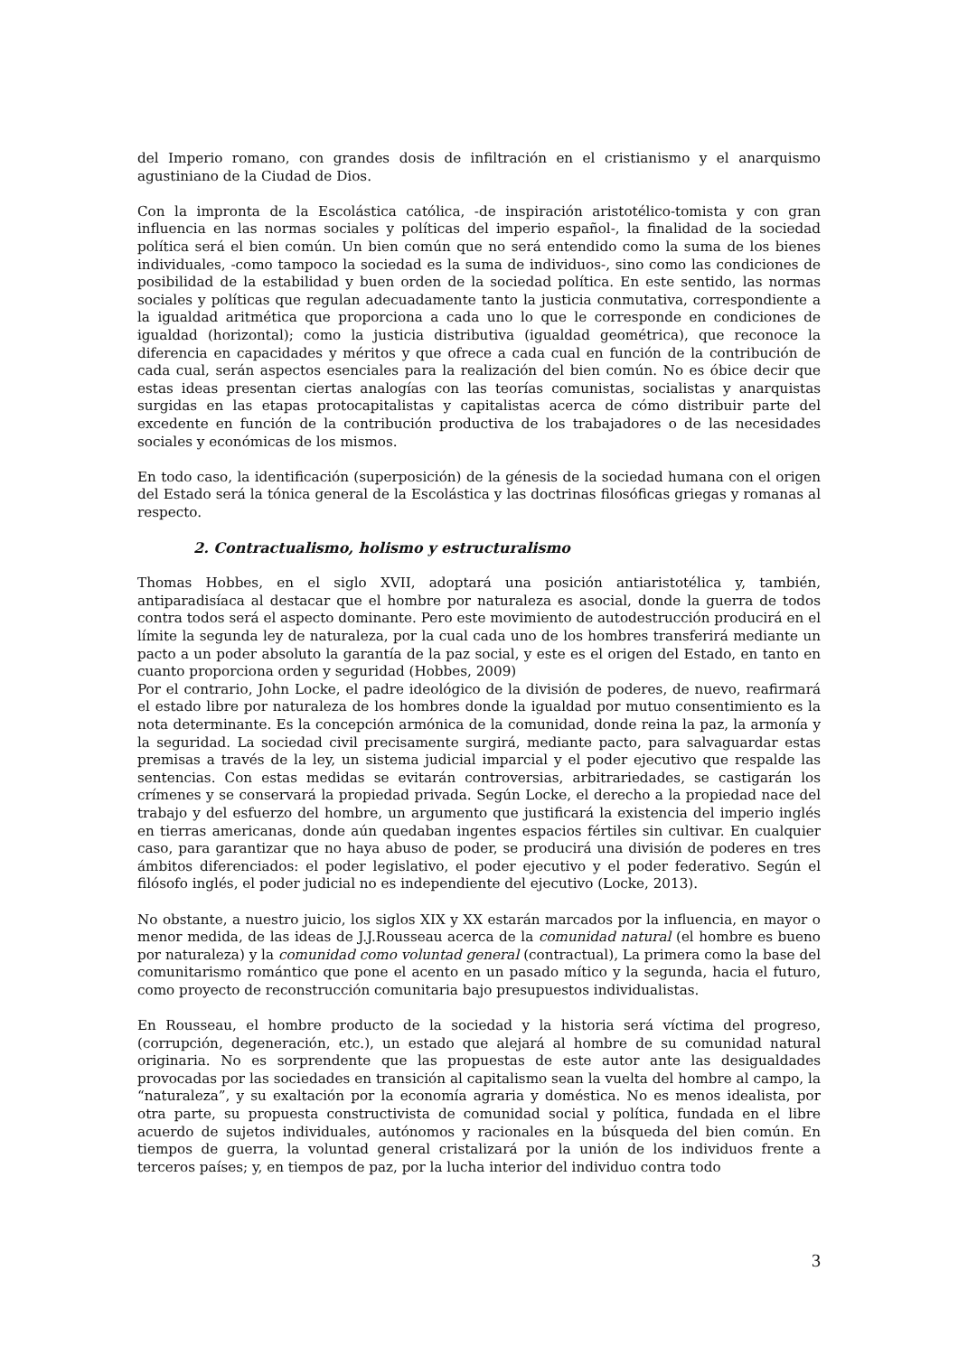del Imperio romano, con grandes dosis de infiltración en el cristianismo y el anarquismo agustiniano de la Ciudad de Dios.
Con la impronta de la Escolástica católica, -de inspiración aristotélico-tomista y con gran influencia en las normas sociales y políticas del imperio español-, la finalidad de la sociedad política será el bien común. Un bien común que no será entendido como la suma de los bienes individuales, -como tampoco la sociedad es la suma de individuos-, sino como las condiciones de posibilidad de la estabilidad y buen orden de la sociedad política. En este sentido, las normas sociales y políticas que regulan adecuadamente tanto la justicia conmutativa, correspondiente a la igualdad aritmética que proporciona a cada uno lo que le corresponde en condiciones de igualdad (horizontal); como la justicia distributiva (igualdad geométrica), que reconoce la diferencia en capacidades y méritos y que ofrece a cada cual en función de la contribución de cada cual, serán aspectos esenciales para la realización del bien común. No es óbice decir que estas ideas presentan ciertas analogías con las teorías comunistas, socialistas y anarquistas surgidas en las etapas protocapitalistas y capitalistas acerca de cómo distribuir parte del excedente en función de la contribución productiva de los trabajadores o de las necesidades sociales y económicas de los mismos.
En todo caso, la identificación (superposición) de la génesis de la sociedad humana con el origen del Estado será la tónica general de la Escolástica y las doctrinas filosóficas griegas y romanas al respecto.
2. Contractualismo, holismo y estructuralismo
Thomas Hobbes, en el siglo XVII, adoptará una posición antiaristotélica y, también, antiparadisíaca al destacar que el hombre por naturaleza es asocial, donde la guerra de todos contra todos será el aspecto dominante. Pero este movimiento de autodestrucción producirá en el límite la segunda ley de naturaleza, por la cual cada uno de los hombres transferirá mediante un pacto a un poder absoluto la garantía de la paz social, y este es el origen del Estado, en tanto en cuanto proporciona orden y seguridad (Hobbes, 2009)
Por el contrario, John Locke, el padre ideológico de la división de poderes, de nuevo, reafirmará el estado libre por naturaleza de los hombres donde la igualdad por mutuo consentimiento es la nota determinante. Es la concepción armónica de la comunidad, donde reina la paz, la armonía y la seguridad. La sociedad civil precisamente surgirá, mediante pacto, para salvaguardar estas premisas a través de la ley, un sistema judicial imparcial y el poder ejecutivo que respalde las sentencias. Con estas medidas se evitarán controversias, arbitrariedades, se castigarán los crímenes y se conservará la propiedad privada. Según Locke, el derecho a la propiedad nace del trabajo y del esfuerzo del hombre, un argumento que justificará la existencia del imperio inglés en tierras americanas, donde aún quedaban ingentes espacios fértiles sin cultivar. En cualquier caso, para garantizar que no haya abuso de poder, se producirá una división de poderes en tres ámbitos diferenciados: el poder legislativo, el poder ejecutivo y el poder federativo. Según el filósofo inglés, el poder judicial no es independiente del ejecutivo (Locke, 2013).
No obstante, a nuestro juicio, los siglos XIX y XX estarán marcados por la influencia, en mayor o menor medida, de las ideas de J.J.Rousseau acerca de la comunidad natural (el hombre es bueno por naturaleza) y la comunidad como voluntad general (contractual), La primera como la base del comunitarismo romántico que pone el acento en un pasado mítico y la segunda, hacia el futuro, como proyecto de reconstrucción comunitaria bajo presupuestos individualistas.
En Rousseau, el hombre producto de la sociedad y la historia será víctima del progreso, (corrupción, degeneración, etc.), un estado que alejará al hombre de su comunidad natural originaria. No es sorprendente que las propuestas de este autor ante las desigualdades provocadas por las sociedades en transición al capitalismo sean la vuelta del hombre al campo, la “naturaleza”, y su exaltación por la economía agraria y doméstica. No es menos idealista, por otra parte, su propuesta constructivista de comunidad social y política, fundada en el libre acuerdo de sujetos individuales, autónomos y racionales en la búsqueda del bien común. En tiempos de guerra, la voluntad general cristalizará por la unión de los individuos frente a terceros países; y, en tiempos de paz, por la lucha interior del individuo contra todo
3